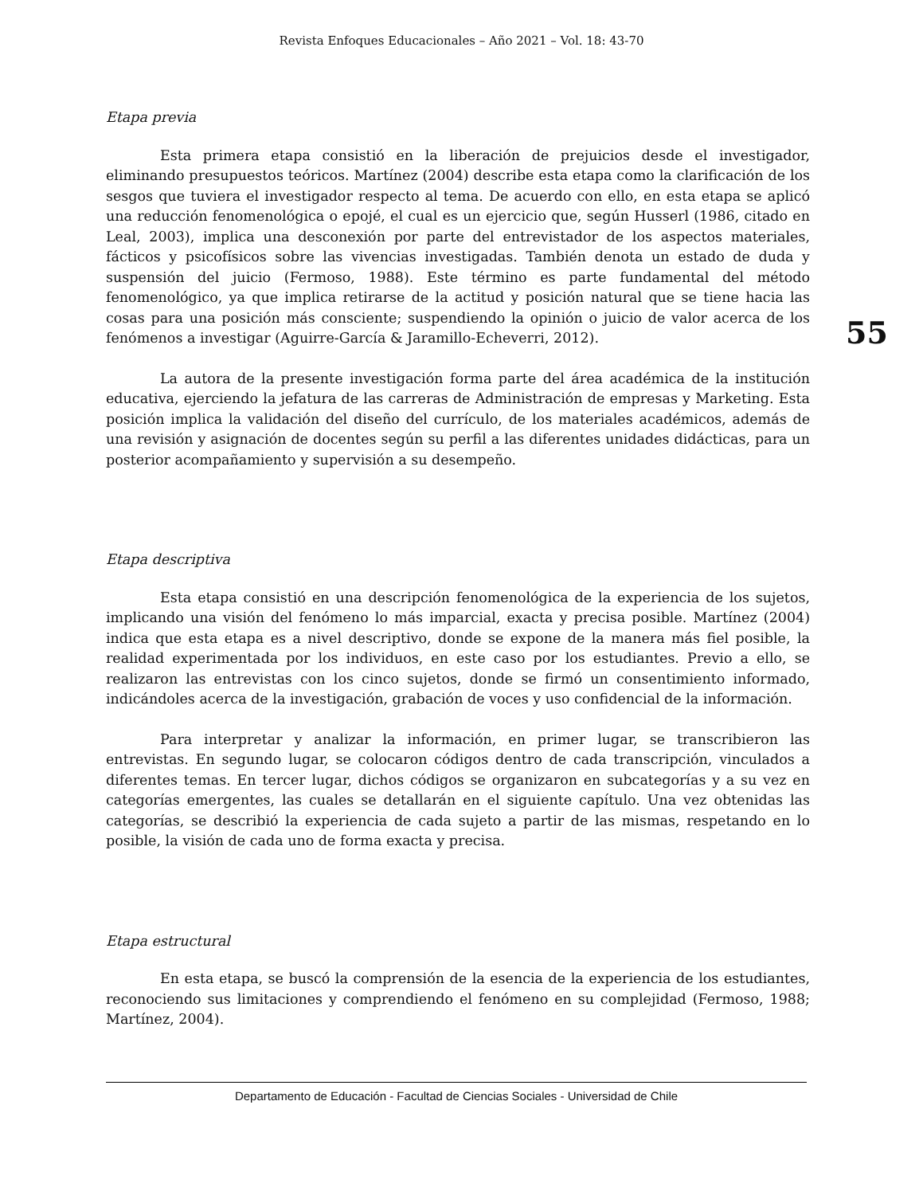Revista Enfoques Educacionales – Año 2021 – Vol. 18: 43-70
Etapa previa
Esta primera etapa consistió en la liberación de prejuicios desde el investigador, eliminando presupuestos teóricos. Martínez (2004) describe esta etapa como la clarificación de los sesgos que tuviera el investigador respecto al tema. De acuerdo con ello, en esta etapa se aplicó una reducción fenomenológica o epojé, el cual es un ejercicio que, según Husserl (1986, citado en Leal, 2003), implica una desconexión por parte del entrevistador de los aspectos materiales, fácticos y psicofísicos sobre las vivencias investigadas. También denota un estado de duda y suspensión del juicio (Fermoso, 1988). Este término es parte fundamental del método fenomenológico, ya que implica retirarse de la actitud y posición natural que se tiene hacia las cosas para una posición más consciente; suspendiendo la opinión o juicio de valor acerca de los fenómenos a investigar (Aguirre-García & Jaramillo-Echeverri, 2012).
La autora de la presente investigación forma parte del área académica de la institución educativa, ejerciendo la jefatura de las carreras de Administración de empresas y Marketing. Esta posición implica la validación del diseño del currículo, de los materiales académicos, además de una revisión y asignación de docentes según su perfil a las diferentes unidades didácticas, para un posterior acompañamiento y supervisión a su desempeño.
Etapa descriptiva
Esta etapa consistió en una descripción fenomenológica de la experiencia de los sujetos, implicando una visión del fenómeno lo más imparcial, exacta y precisa posible. Martínez (2004) indica que esta etapa es a nivel descriptivo, donde se expone de la manera más fiel posible, la realidad experimentada por los individuos, en este caso por los estudiantes. Previo a ello, se realizaron las entrevistas con los cinco sujetos, donde se firmó un consentimiento informado, indicándoles acerca de la investigación, grabación de voces y uso confidencial de la información.
Para interpretar y analizar la información, en primer lugar, se transcribieron las entrevistas. En segundo lugar, se colocaron códigos dentro de cada transcripción, vinculados a diferentes temas. En tercer lugar, dichos códigos se organizaron en subcategorías y a su vez en categorías emergentes, las cuales se detallarán en el siguiente capítulo. Una vez obtenidas las categorías, se describió la experiencia de cada sujeto a partir de las mismas, respetando en lo posible, la visión de cada uno de forma exacta y precisa.
Etapa estructural
En esta etapa, se buscó la comprensión de la esencia de la experiencia de los estudiantes, reconociendo sus limitaciones y comprendiendo el fenómeno en su complejidad (Fermoso, 1988; Martínez, 2004).
55
Departamento de Educación - Facultad de Ciencias Sociales - Universidad de Chile